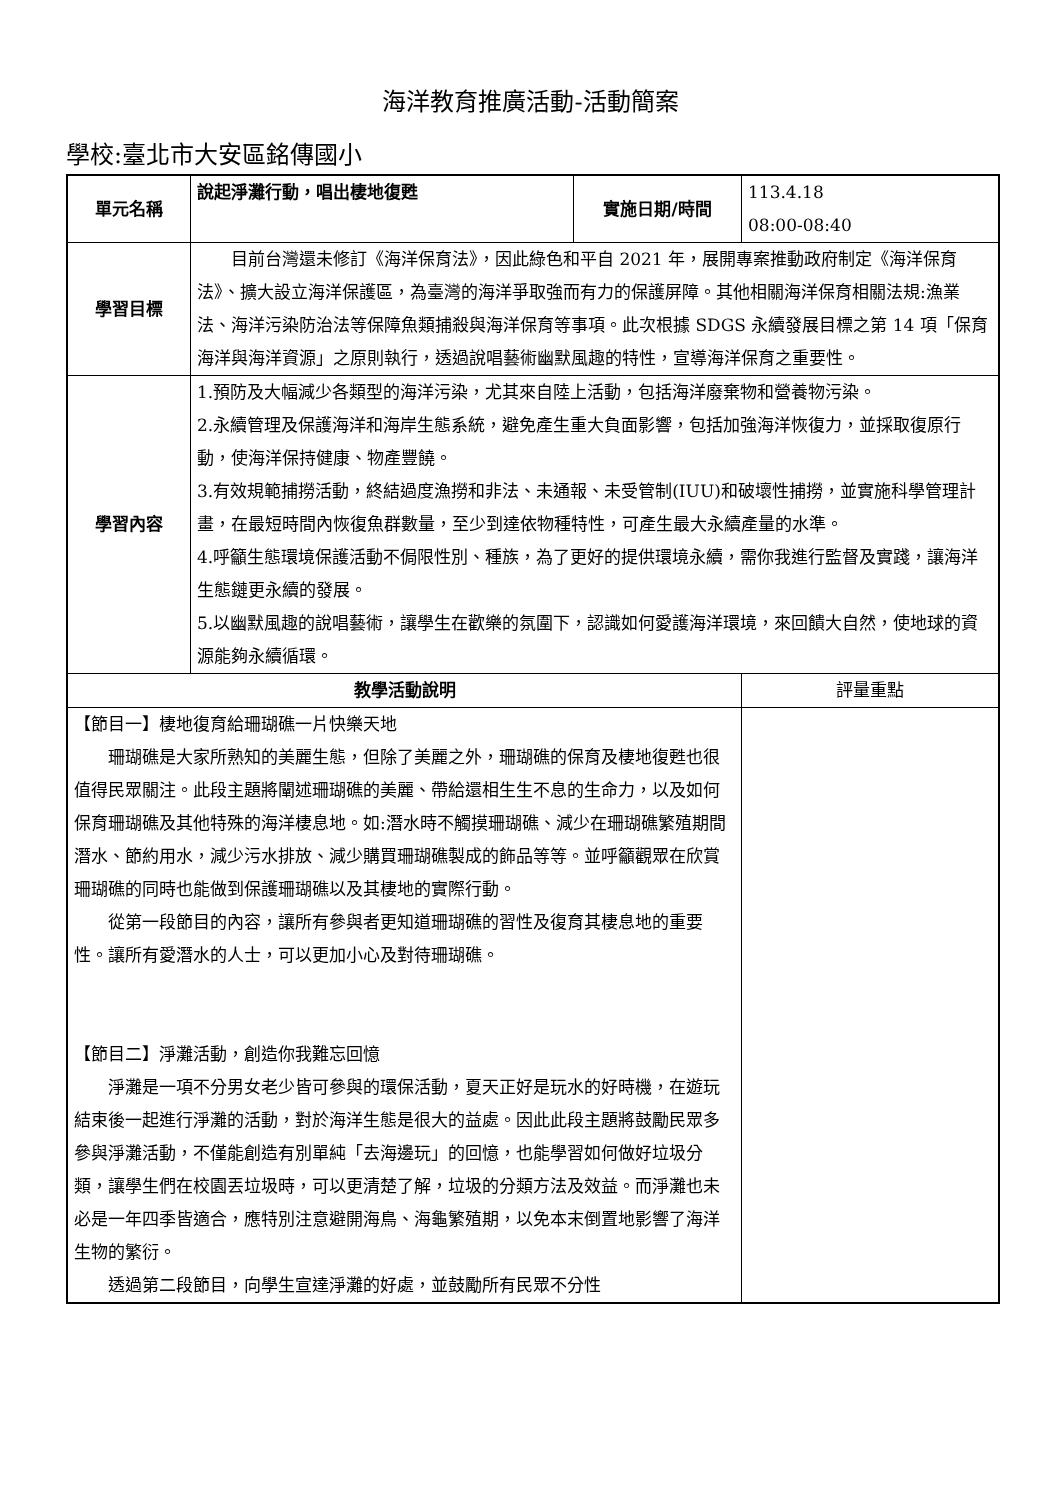海洋教育推廣活動-活動簡案
學校:臺北市大安區銘傳國小
| 單元名稱 | 說起淨灘行動，唱出棲地復甦 | 實施日期/時間 | 113.4.18 08:00-08:40 |
| 學習目標 | 目前台灣還未修訂《海洋保育法》，因此綠色和平自 2021 年，展開專案推動政府制定《海洋保育法》、擴大設立海洋保護區，為臺灣的海洋爭取強而有力的保護屏障。其他相關海洋保育相關法規:漁業法、海洋污染防治法等保障魚類捕殺與海洋保育等事項。此次根據 SDGS 永續發展目標之第 14 項「保育海洋與海洋資源」之原則執行，透過說唱藝術幽默風趣的特性，宣導海洋保育之重要性。 | | |
| 學習內容 | 1.預防及大幅減少各類型的海洋污染，尤其來自陸上活動，包括海洋廢棄物和營養物污染。 2.永續管理及保護海洋和海岸生態系統，避免產生重大負面影響，包括加強海洋恢復力，並採取復原行動，使海洋保持健康、物產豐饒。 3.有效規範捕撈活動，終結過度漁撈和非法、未通報、未受管制(IUU)和破壞性捕撈，並實施科學管理計畫，在最短時間內恢復魚群數量，至少到達依物種特性，可產生最大永續產量的水準。 4.呼籲生態環境保護活動不侷限性別、種族，為了更好的提供環境永續，需你我進行監督及實踐，讓海洋生態鏈更永續的發展。 5.以幽默風趣的說唱藝術，讓學生在歡樂的氛圍下，認識如何愛護海洋環境，來回饋大自然，使地球的資源能夠永續循環。 | | |
| 教學活動說明 | | | 評量重點 |
| 【節目一】棲地復育給珊瑚礁一片快樂天地 珊瑚礁是大家所熟知的美麗生態，但除了美麗之外，珊瑚礁的保育及棲地復甦也很值得民眾關注。此段主題將闡述珊瑚礁的美麗、帶給還相生生不息的生命力，以及如何保育珊瑚礁及其他特殊的海洋棲息地。如:潛水時不觸摸珊瑚礁、減少在珊瑚礁繁殖期間潛水、節約用水，減少污水排放、減少購買珊瑚礁製成的飾品等等。並呼籲觀眾在欣賞珊瑚礁的同時也能做到保護珊瑚礁以及其棲地的實際行動。 從第一段節目的內容，讓所有參與者更知道珊瑚礁的習性及復育其棲息地的重要性。讓所有愛潛水的人士，可以更加小心及對待珊瑚礁。 【節目二】淨灘活動，創造你我難忘回憶 淨灘是一項不分男女老少皆可參與的環保活動，夏天正好是玩水的好時機，在遊玩結束後一起進行淨灘的活動，對於海洋生態是很大的益處。因此此段主題將鼓勵民眾多參與淨灘活動，不僅能創造有別單純「去海邊玩」的回憶，也能學習如何做好垃圾分類，讓學生們在校園丟垃圾時，可以更清楚了解，垃圾的分類方法及效益。而淨灘也未必是一年四季皆適合，應特別注意避開海鳥、海龜繁殖期，以免本末倒置地影響了海洋生物的繁衍。 透過第二段節目，向學生宣達淨灘的好處，並鼓勵所有民眾不分性 | | | |